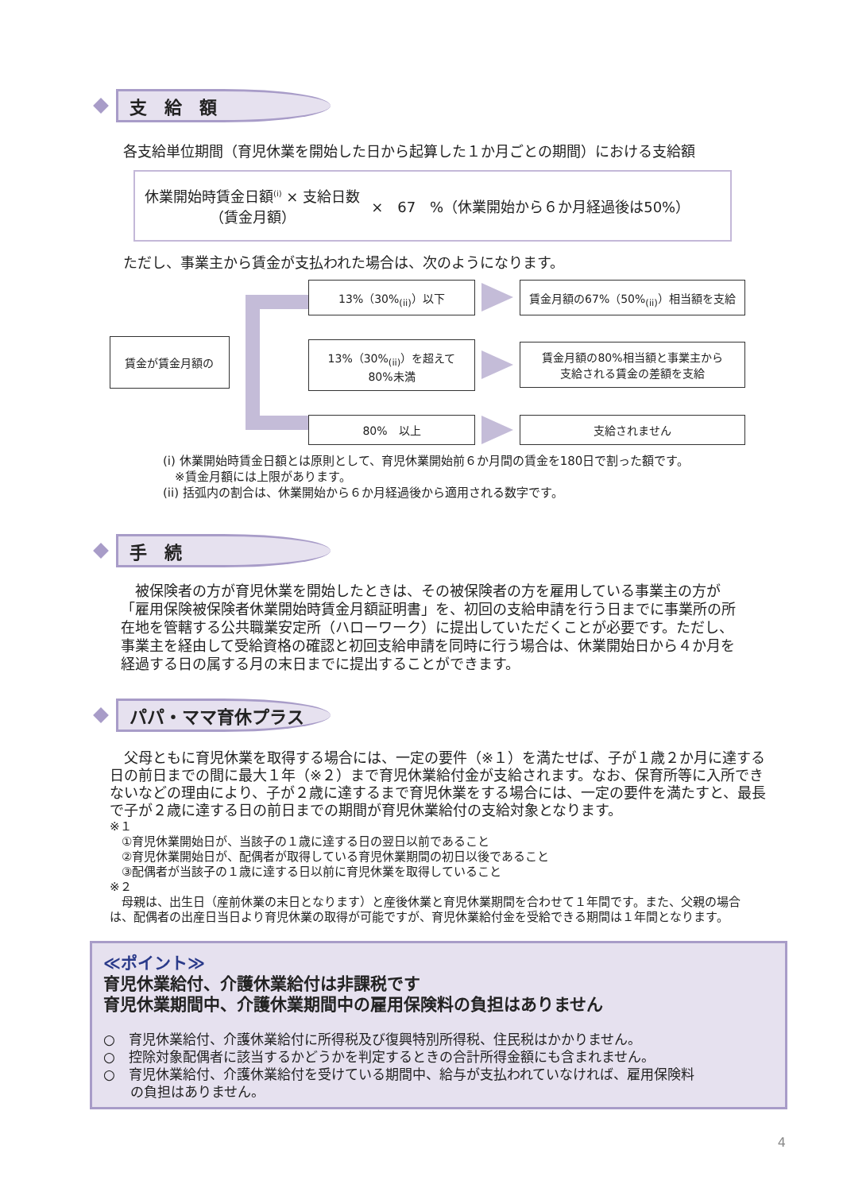支　給　額
各支給単位期間（育児休業を開始した日から起算した１か月ごとの期間）における支給額
休業開始時賃金日額<sup>(i)</sup> × 支給日数
（賃金月額）
×　67　%（休業開始から６か月経過後は50%）
ただし、事業主から賃金が支払われた場合は、次のようになります。
賃金が賃金月額の
13%（30%<sub>(ii)</sub>）以下 賃金月額の67%（50%<sub>(ii)</sub>）相当額を支給
13%（30%<sub>(ii)</sub>）を超えて
80%未満
賃金月額の80%相当額と事業主から
支給される賃金の差額を支給
80%　以上 支給されません
(i) 休業開始時賃金日額とは原則として、育児休業開始前６か月間の賃金を180日で割った額です。
　※賃金月額には上限があります。
(ii) 括弧内の割合は、休業開始から６か月経過後から適用される数字です。
手　続
　被保険者の方が育児休業を開始したときは、その被保険者の方を雇用している事業主の方が「雇用保険被保険者休業開始時賃金月額証明書」を、初回の支給申請を行う日までに事業所の所在地を管轄する公共職業安定所（ハローワーク）に提出していただくことが必要です。ただし、事業主を経由して受給資格の確認と初回支給申請を同時に行う場合は、休業開始日から４か月を経過する日の属する月の末日までに提出することができます。
パパ・ママ育休プラス
　父母ともに育児休業を取得する場合には、一定の要件（※１）を満たせば、子が１歳２か月に達する日の前日までの間に最大１年（※２）まで育児休業給付金が支給されます。なお、保育所等に入所できないなどの理由により、子が２歳に達するまで育児休業をする場合には、一定の要件を満たすと、最長で子が２歳に達する日の前日までの期間が育児休業給付の支給対象となります。
※１
　①育児休業開始日が、当該子の１歳に達する日の翌日以前であること
　②育児休業開始日が、配偶者が取得している育児休業期間の初日以後であること
　③配偶者が当該子の１歳に達する日以前に育児休業を取得していること
※２
　母親は、出生日（産前休業の末日となります）と産後休業と育児休業期間を合わせて１年間です。また、父親の場合は、配偶者の出産日当日より育児休業の取得が可能ですが、育児休業給付金を受給できる期間は１年間となります。
≪ポイント≫
育児休業給付、介護休業給付は非課税です
育児休業期間中、介護休業期間中の雇用保険料の負担はありません
○　育児休業給付、介護休業給付に所得税及び復興特別所得税、住民税はかかりません。
○　控除対象配偶者に該当するかどうかを判定するときの合計所得金額にも含まれません。
○　育児休業給付、介護休業給付を受けている期間中、給与が支払われていなければ、雇用保険料
　　の負担はありません。
4